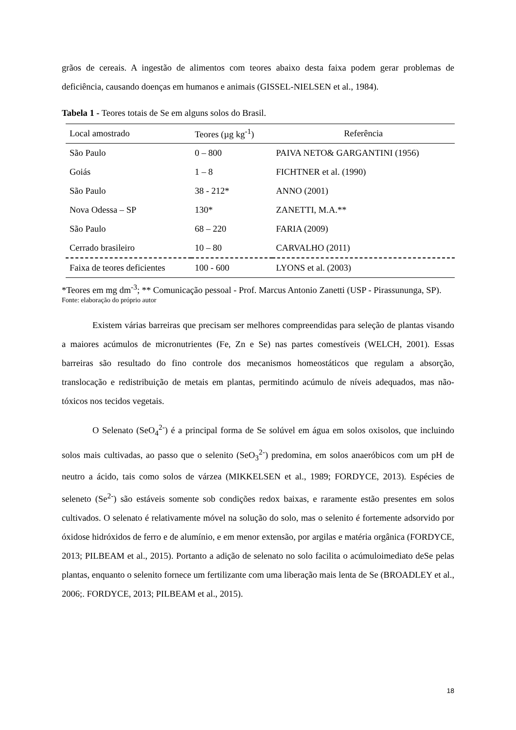grãos de cereais. A ingestão de alimentos com teores abaixo desta faixa podem gerar problemas de deficiência, causando doenças em humanos e animais (GISSEL-NIELSEN et al., 1984).
Tabela 1 - Teores totais de Se em alguns solos do Brasil.
| Local amostrado | Teores (µg kg<sup>-1</sup>) | Referência |
| --- | --- | --- |
| São Paulo | 0 – 800 | PAIVA NETO& GARGANTINI (1956) |
| Goiás | 1 – 8 | FICHTNER et al. (1990) |
| São Paulo | 38 - 212* | ANNO (2001) |
| Nova Odessa – SP | 130* | ZANETTI, M.A.** |
| São Paulo | 68 – 220 | FARIA (2009) |
| Cerrado brasileiro | 10 – 80 | CARVALHO (2011) |
| Faixa de teores deficientes | 100 - 600 | LYONS et al. (2003) |
*Teores em mg dm<sup>-3</sup>; ** Comunicação pessoal - Prof. Marcus Antonio Zanetti (USP - Pirassununga, SP).
Fonte: elaboração do próprio autor
Existem várias barreiras que precisam ser melhores compreendidas para seleção de plantas visando a maiores acúmulos de micronutrientes (Fe, Zn e Se) nas partes comestíveis (WELCH, 2001). Essas barreiras são resultado do fino controle dos mecanismos homeostáticos que regulam a absorção, translocação e redistribuição de metais em plantas, permitindo acúmulo de níveis adequados, mas não-tóxicos nos tecidos vegetais.
O Selenato (SeO<sub>4</sub><sup>2-</sup>) é a principal forma de Se solúvel em água em solos oxisolos, que incluindo solos mais cultivadas, ao passo que o selenito (SeO<sub>3</sub><sup>2-</sup>) predomina, em solos anaeróbicos com um pH de neutro a ácido, tais como solos de várzea (MIKKELSEN et al., 1989; FORDYCE, 2013). Espécies de seleneto (Se<sup>2-</sup>) são estáveis somente sob condições redox baixas, e raramente estão presentes em solos cultivados. O selenato é relativamente móvel na solução do solo, mas o selenito é fortemente adsorvido por óxidose hidróxidos de ferro e de alumínio, e em menor extensão, por argilas e matéria orgânica (FORDYCE, 2013; PILBEAM et al., 2015). Portanto a adição de selenato no solo facilita o acúmuloimediato deSe pelas plantas, enquanto o selenito fornece um fertilizante com uma liberação mais lenta de Se (BROADLEY et al., 2006;. FORDYCE, 2013; PILBEAM et al., 2015).
18